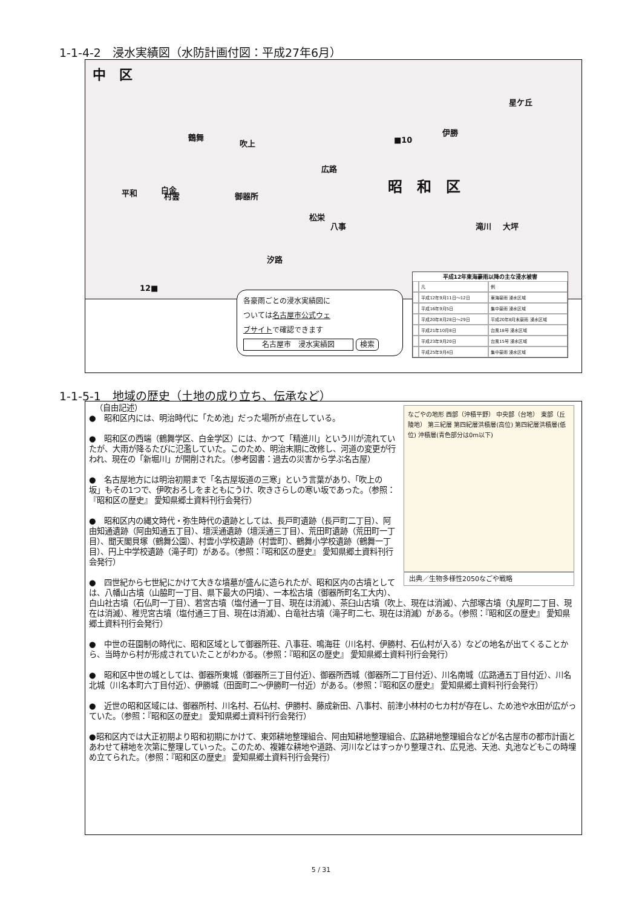1-1-4-2　浸水実績図（水防計画付図：平成27年6月）
中　区
昭　和　区
広路
吹上
御器所
鶴舞
八事
松栄
汐路
星ケ丘
伊勝
滝川 大坪
村雲 平和 白金
12■
■10
各豪雨ごとの浸水実績図に
ついては名古屋市公式ウェ
ブサイトで確認できます
名古屋市　浸水実績図 検索
| 平成12年東海豪雨以降の主な浸水被害 | | |
| --- | --- | --- |
| | 凡 | 例 |
| | 平成12年9月11日～12日 | 東海豪雨 浸水区域 |
| | 平成16年9月5日 | 集中豪雨 浸水区域 |
| | 平成20年8月28日～29日 | 平成20年8月末豪雨 浸水区域 |
| | 平成21年10月8日 | 台風18号 浸水区域 |
| | 平成23年9月20日 | 台風15号 浸水区域 |
| | 平成25年9月4日 | 集中豪雨 浸水区域 |
1-1-5-1　地域の歴史（土地の成り立ち、伝承など）
なごやの地形 西部（沖積平野） 中央部（台地） 東部（丘陵地） 第三紀層 第四紀層洪積層(高位) 第四紀層洪積層(低位) 沖積層(青色部分は0m以下)
出典／生物多様性2050なごや戦略
（自由記述）
●　昭和区内には、明治時代に「ため池」だった場所が点在している。
●　昭和区の西端（鶴舞学区、白金学区）には、かつて「精進川」という川が流れていたが、大雨が降るたびに氾濫していた。このため、明治末期に改修し、河道の変更が行われ、現在の「新堀川」が開削された。（参考図書：過去の災害から学ぶ名古屋）
●　名古屋地方には明治初期まで「名古屋坂道の三寒」という言葉があり、「吹上の坂」もその1つで、伊吹おろしをまともにうけ、吹きさらしの寒い坂であった。（参照：『昭和区の歴史』 愛知県郷土資料刊行会発行）
●　昭和区内の縄文時代・弥生時代の遺跡としては、長戸町遺跡（長戸町二丁目）、阿由知通遺跡（阿由知通五丁目）、壇渓通遺跡（壇渓通三丁目）、荒田町遺跡（荒田町一丁目）、聞天閣貝塚（鶴舞公園）、村雲小学校遺跡（村雲町）、鶴舞小学校遺跡（鶴舞一丁目）、円上中学校遺跡（滝子町）がある。（参照：『昭和区の歴史』 愛知県郷土資料刊行会発行）
●　四世紀から七世紀にかけて大きな墳墓が盛んに造られたが、昭和区内の古墳としては、八幡山古墳（山脇町一丁目、県下最大の円墳）、一本松古墳（御器所町名工大内）、白山社古墳（石仏町一丁目）、若宮古墳（塩付通一丁目、現在は消滅）、茶臼山古墳（吹上、現在は消滅）、六部塚古墳（丸屋町二丁目、現在は消滅）、稚児宮古墳（塩付通三丁目、現在は消滅）、白竜社古墳（滝子町二七、現在は消滅）がある。（参照：『昭和区の歴史』 愛知県郷土資料刊行会発行）
●　中世の荘園制の時代に、昭和区域として御器所荘、八事荘、鳴海荘（川名村、伊勝村、石仏村が入る）などの地名が出てくることから、当時から村が形成されていたことがわかる。（参照：『昭和区の歴史』 愛知県郷土資料刊行会発行）
●　昭和区中世の城としては、御器所東城（御器所三丁目付近）、御器所西城（御器所二丁目付近）、川名南城（広路通五丁目付近）、川名北城（川名本町六丁目付近）、伊勝城（田面町二～伊勝町一付近）がある。（参照：『昭和区の歴史』 愛知県郷土資料刊行会発行）
●　近世の昭和区域には、御器所村、川名村、石仏村、伊勝村、藤成新田、八事村、前津小林村の七カ村が存在し、ため池や水田が広がっていた。（参照：『昭和区の歴史』 愛知県郷土資料刊行会発行）
●昭和区内では大正初期より昭和初期にかけて、東郊耕地整理組合、阿由知耕地整理組合、広路耕地整理組合などが名古屋市の都市計画とあわせて耕地を次第に整理していった。このため、複雑な耕地や道路、河川などはすっかり整理され、広見池、天池、丸池などもこの時埋め立てられた。（参照：『昭和区の歴史』 愛知県郷土資料刊行会発行）
5 / 31